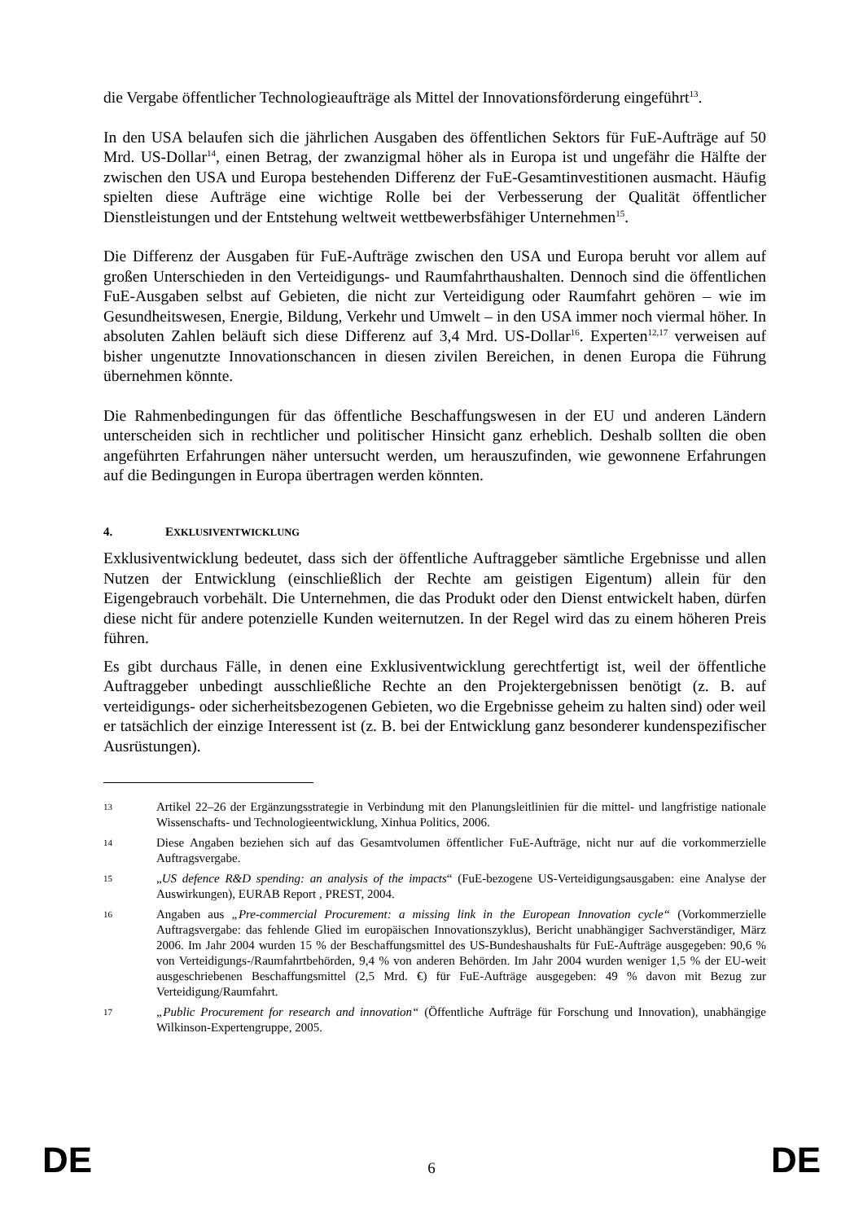die Vergabe öffentlicher Technologieaufträge als Mittel der Innovationsförderung eingeführt<sup>13</sup>.
In den USA belaufen sich die jährlichen Ausgaben des öffentlichen Sektors für FuE-Aufträge auf 50 Mrd. US-Dollar<sup>14</sup>, einen Betrag, der zwanzigmal höher als in Europa ist und ungefähr die Hälfte der zwischen den USA und Europa bestehenden Differenz der FuE-Gesamtinvestitionen ausmacht. Häufig spielten diese Aufträge eine wichtige Rolle bei der Verbesserung der Qualität öffentlicher Dienstleistungen und der Entstehung weltweit wettbewerbsfähiger Unternehmen<sup>15</sup>.
Die Differenz der Ausgaben für FuE-Aufträge zwischen den USA und Europa beruht vor allem auf großen Unterschieden in den Verteidigungs- und Raumfahrthaushalten. Dennoch sind die öffentlichen FuE-Ausgaben selbst auf Gebieten, die nicht zur Verteidigung oder Raumfahrt gehören – wie im Gesundheitswesen, Energie, Bildung, Verkehr und Umwelt – in den USA immer noch viermal höher. In absoluten Zahlen beläuft sich diese Differenz auf 3,4 Mrd. US-Dollar<sup>16</sup>. Experten<sup>12,17</sup> verweisen auf bisher ungenutzte Innovationschancen in diesen zivilen Bereichen, in denen Europa die Führung übernehmen könnte.
Die Rahmenbedingungen für das öffentliche Beschaffungswesen in der EU und anderen Ländern unterscheiden sich in rechtlicher und politischer Hinsicht ganz erheblich. Deshalb sollten die oben angeführten Erfahrungen näher untersucht werden, um herauszufinden, wie gewonnene Erfahrungen auf die Bedingungen in Europa übertragen werden könnten.
4. EXKLUSIVENTWICKLUNG
Exklusiventwicklung bedeutet, dass sich der öffentliche Auftraggeber sämtliche Ergebnisse und allen Nutzen der Entwicklung (einschließlich der Rechte am geistigen Eigentum) allein für den Eigengebrauch vorbehält. Die Unternehmen, die das Produkt oder den Dienst entwickelt haben, dürfen diese nicht für andere potenzielle Kunden weiternutzen. In der Regel wird das zu einem höheren Preis führen.
Es gibt durchaus Fälle, in denen eine Exklusiventwicklung gerechtfertigt ist, weil der öffentliche Auftraggeber unbedingt ausschließliche Rechte an den Projektergebnissen benötigt (z. B. auf verteidigungs- oder sicherheitsbezogenen Gebieten, wo die Ergebnisse geheim zu halten sind) oder weil er tatsächlich der einzige Interessent ist (z. B. bei der Entwicklung ganz besonderer kundenspezifischer Ausrüstungen).
13 Artikel 22–26 der Ergänzungsstrategie in Verbindung mit den Planungsleitlinien für die mittel- und langfristige nationale Wissenschafts- und Technologieentwicklung, Xinhua Politics, 2006.
14 Diese Angaben beziehen sich auf das Gesamtvolumen öffentlicher FuE-Aufträge, nicht nur auf die vorkommerzielle Auftragsvergabe.
15 „US defence R&D spending: an analysis of the impacts“ (FuE-bezogene US-Verteidigungsausgaben: eine Analyse der Auswirkungen), EURAB Report , PREST, 2004.
16 Angaben aus „Pre-commercial Procurement: a missing link in the European Innovation cycle“ (Vorkommerzielle Auftragsvergabe: das fehlende Glied im europäischen Innovationszyklus), Bericht unabhängiger Sachverständiger, März 2006. Im Jahr 2004 wurden 15 % der Beschaffungsmittel des US-Bundeshaushalts für FuE-Aufträge ausgegeben: 90,6 % von Verteidigungs-/Raumfahrtbehörden, 9,4 % von anderen Behörden. Im Jahr 2004 wurden weniger 1,5 % der EU-weit ausgeschriebenen Beschaffungsmittel (2,5 Mrd. €) für FuE-Aufträge ausgegeben: 49 % davon mit Bezug zur Verteidigung/Raumfahrt.
17 „Public Procurement for research and innovation“ (Öffentliche Aufträge für Forschung und Innovation), unabhängige Wilkinson-Expertengruppe, 2005.
DE 6 DE